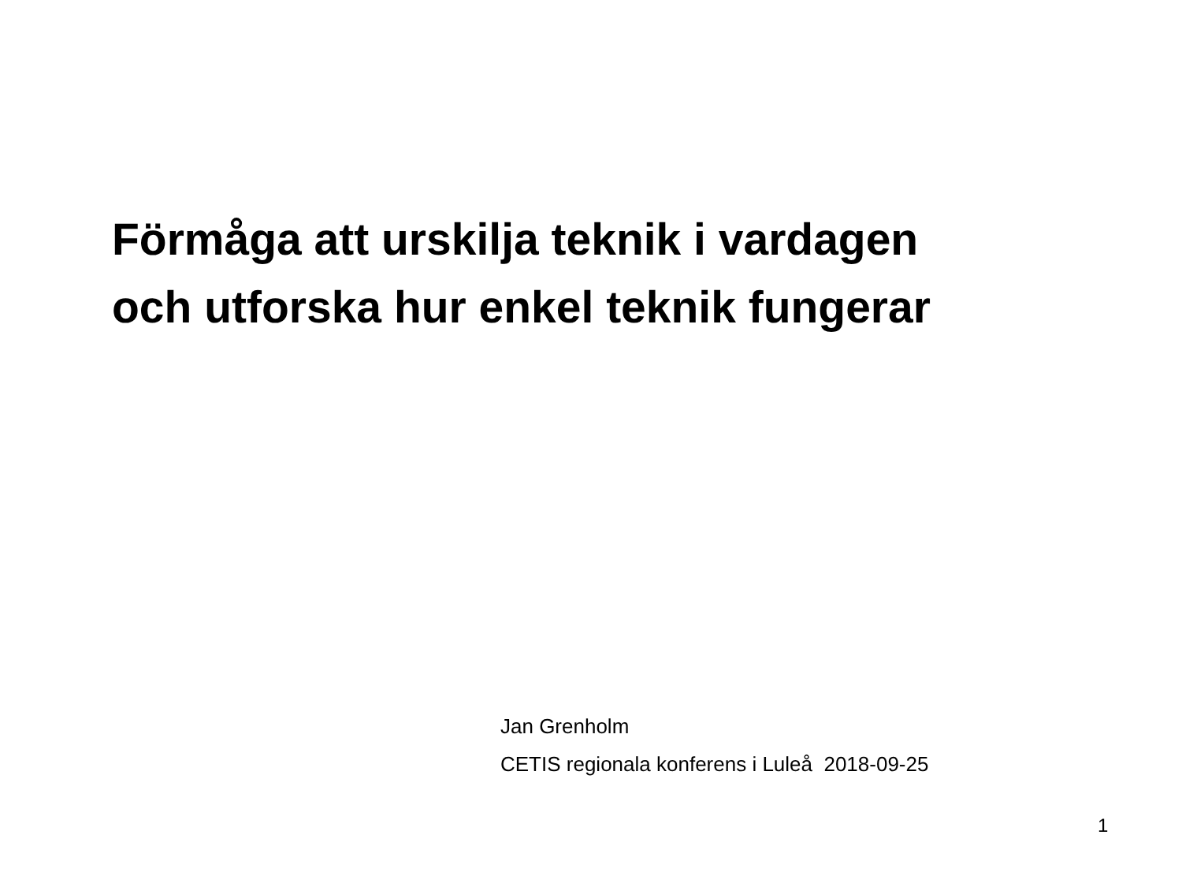Förmåga att urskilja teknik i vardagen
och utforska hur enkel teknik fungerar
Jan Grenholm
CETIS regionala konferens i Luleå 2018-09-25
1